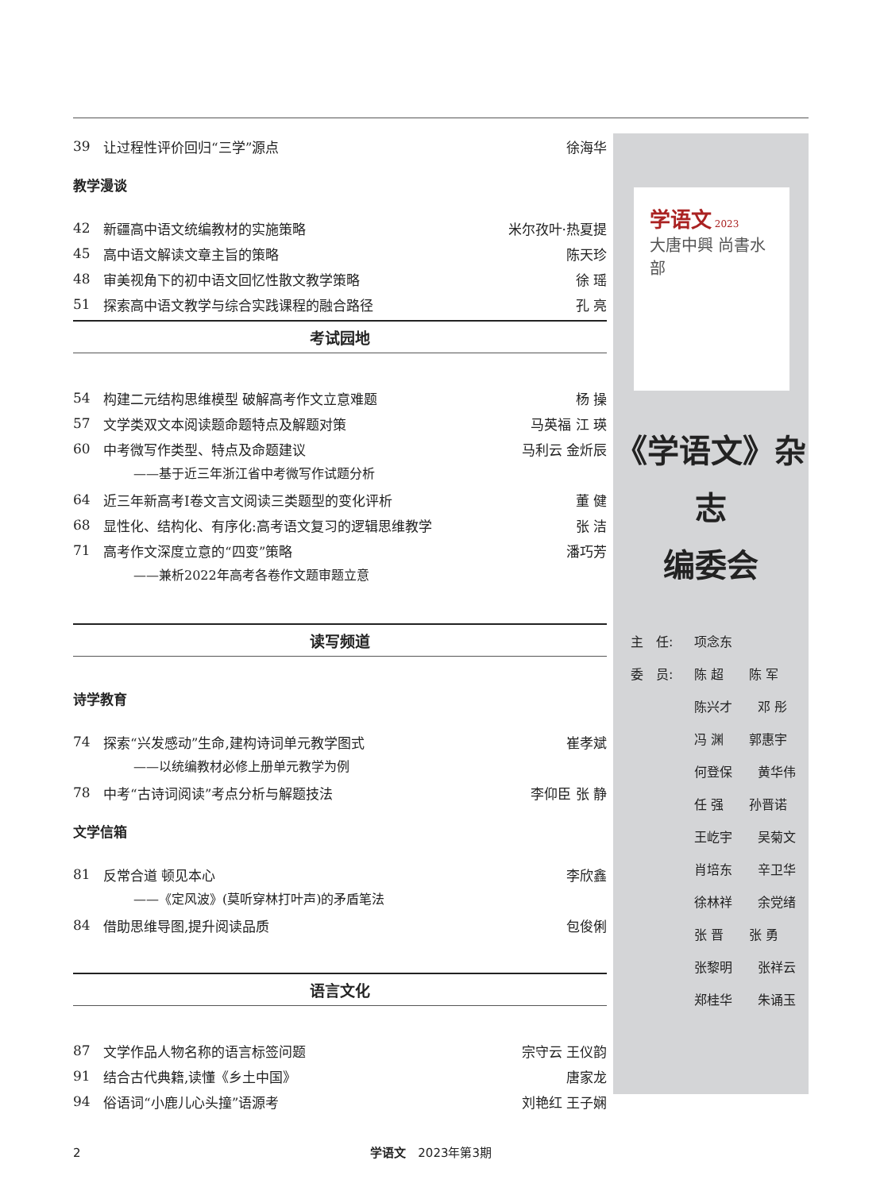39 让过程性评价回归“三学”源点 徐海华
教学漫谈
42 新疆高中语文统编教材的实施策略 米尔孜叶·热夏提
45 高中语文解读文章主旨的策略 陈天珍
48 审美视角下的初中语文回忆性散文教学策略 徐 瑶
51 探索高中语文教学与综合实践课程的融合路径 孔 亮
考试园地
54 构建二元结构思维模型 破解高考作文立意难题 杨 操
57 文学类双文本阅读题命题特点及解题对策 马英福 江 瑛
60 中考微写作类型、特点及命题建议 马利云 金炘辰
——基于近三年浙江省中考微写作试题分析
64 近三年新高考Ⅰ卷文言文阅读三类题型的变化评析 董 健
68 显性化、结构化、有序化:高考语文复习的逻辑思维教学 张 洁
71 高考作文深度立意的“四变”策略 潘巧芳
——兼析2022年高考各卷作文题审题立意
读写频道
诗学教育
74 探索“兴发感动”生命,建构诗词单元教学图式 崔孝斌
——以统编教材必修上册单元教学为例
78 中考“古诗词阅读”考点分析与解题技法 李仰臣 张 静
文学信箱
81 反常合道 顿见本心 李欣鑫
——《定风波》(莫听穿林打叶声)的矛盾笔法
84 借助思维导图,提升阅读品质 包俊俐
语言文化
87 文学作品人物名称的语言标签问题 宗守云 王仪韵
91 结合古代典籍,读懂《乡土中国》 唐家龙
94 俗语词“小鹿儿心头撞”语源考 刘艳红 王子娴
学语文 2023
大唐中興 尚書水部
《学语文》杂志
编委会
主　任: 项念东
委　员: 陈 超　　陈 军
陈兴才　　邓 彤
冯 渊　　郭惠宇
何登保　　黄华伟
任 强　　孙晋诺
王屹宇　　吴菊文
肖培东　　辛卫华
徐林祥　　余党绪
张 晋　　张 勇
张黎明　　张祥云
郑桂华　　朱诵玉
2 学语文　2023年第3期